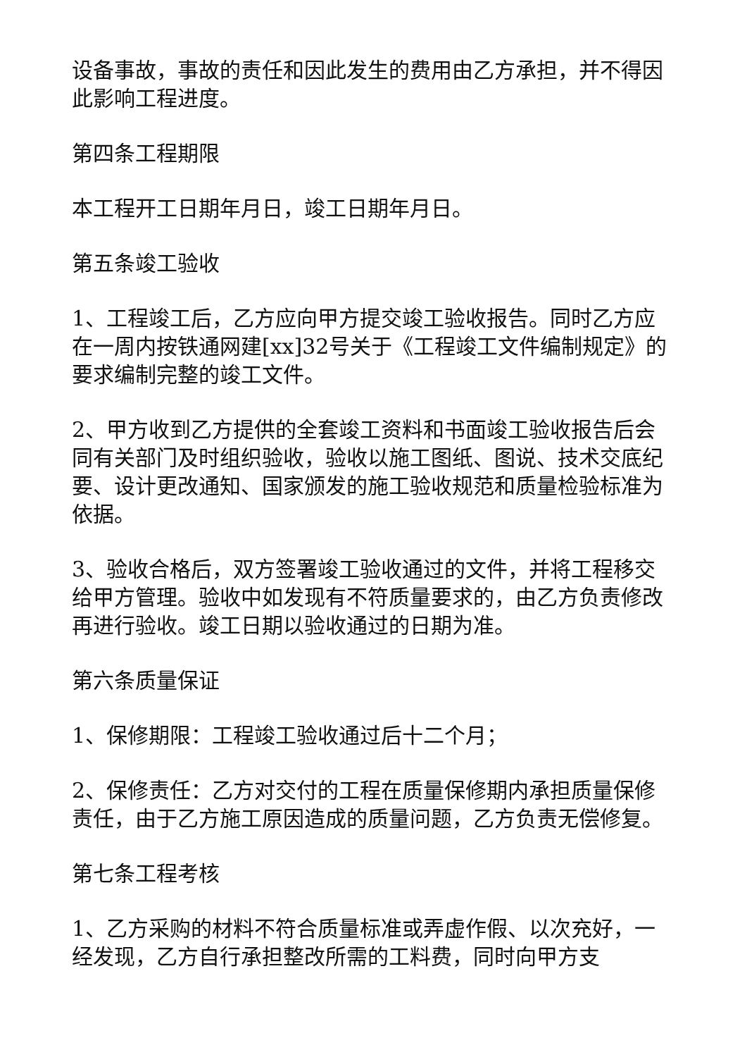设备事故，事故的责任和因此发生的费用由乙方承担，并不得因此影响工程进度。
第四条工程期限
本工程开工日期年月日，竣工日期年月日。
第五条竣工验收
1、工程竣工后，乙方应向甲方提交竣工验收报告。同时乙方应在一周内按铁通网建[xx]32号关于《工程竣工文件编制规定》的要求编制完整的竣工文件。
2、甲方收到乙方提供的全套竣工资料和书面竣工验收报告后会同有关部门及时组织验收，验收以施工图纸、图说、技术交底纪要、设计更改通知、国家颁发的施工验收规范和质量检验标准为依据。
3、验收合格后，双方签署竣工验收通过的文件，并将工程移交给甲方管理。验收中如发现有不符质量要求的，由乙方负责修改再进行验收。竣工日期以验收通过的日期为准。
第六条质量保证
1、保修期限：工程竣工验收通过后十二个月；
2、保修责任：乙方对交付的工程在质量保修期内承担质量保修责任，由于乙方施工原因造成的质量问题，乙方负责无偿修复。
第七条工程考核
1、乙方采购的材料不符合质量标准或弄虚作假、以次充好，一经发现，乙方自行承担整改所需的工料费，同时向甲方支